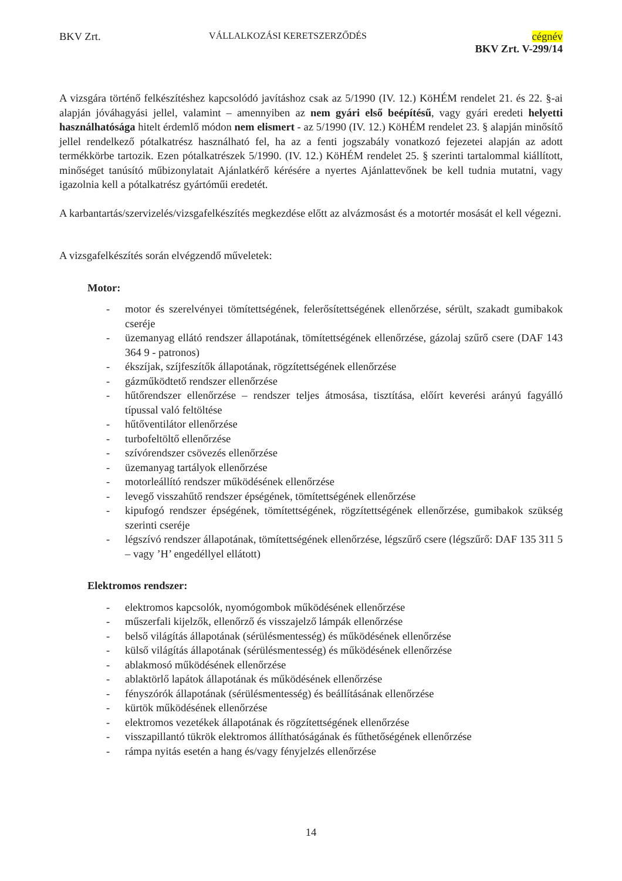BKV Zrt.
VÁLLALKOZÁSI KERETSZERZŐDÉS
cégnév
BKV Zrt. V-299/14
A vizsgára történő felkészítéshez kapcsolódó javításhoz csak az 5/1990 (IV. 12.) KöHÉM rendelet 21. és 22. §-ai alapján jóváhagyási jellel, valamint – amennyiben az nem gyári első beépítésű, vagy gyári eredeti helyetti használhatósága hitelt érdemlő módon nem elismert - az 5/1990 (IV. 12.) KöHÉM rendelet 23. § alapján minősítő jellel rendelkező pótalkatrész használható fel, ha az a fenti jogszabály vonatkozó fejezetei alapján az adott termékkörbe tartozik. Ezen pótalkatrészek 5/1990. (IV. 12.) KöHÉM rendelet 25. § szerinti tartalommal kiállított, minőséget tanúsító műbizonylatait Ajánlatkérő kérésére a nyertes Ajánlattevőnek be kell tudnia mutatni, vagy igazolnia kell a pótalkatrész gyártóműi eredetét.
A karbantartás/szervizelés/vizsgafelkészítés megkezdése előtt az alvázmosást és a motortér mosását el kell végezni.
A vizsgafelkészítés során elvégzendő műveletek:
Motor:
- motor és szerelvényei tömítettségének, felerősítettségének ellenőrzése, sérült, szakadt gumibakok cseréje
- üzemanyag ellátó rendszer állapotának, tömítettségének ellenőrzése, gázolaj szűrő csere (DAF 143 364 9 - patronos)
- ékszíjak, szíjfeszítők állapotának, rögzítettségének ellenőrzése
- gázműködtető rendszer ellenőrzése
- hűtőrendszer ellenőrzése – rendszer teljes átmosása, tisztítása, előírt keverési arányú fagyálló típussal való feltöltése
- hűtőventilátor ellenőrzése
- turbofeltöltő ellenőrzése
- szívórendszer csövezés ellenőrzése
- üzemanyag tartályok ellenőrzése
- motorleállító rendszer működésének ellenőrzése
- levegő visszahűtő rendszer épségének, tömítettségének ellenőrzése
- kipufogó rendszer épségének, tömítettségének, rögzítettségének ellenőrzése, gumibakok szükség szerinti cseréje
- légszívó rendszer állapotának, tömítettségének ellenőrzése, légszűrő csere (légszűrő: DAF 135 311 5 – vagy ’H’ engedéllyel ellátott)
Elektromos rendszer:
- elektromos kapcsolók, nyomógombok működésének ellenőrzése
- műszerfali kijelzők, ellenőrző és visszajelző lámpák ellenőrzése
- belső világítás állapotának (sérülésmentesség) és működésének ellenőrzése
- külső világítás állapotának (sérülésmentesség) és működésének ellenőrzése
- ablakmosó működésének ellenőrzése
- ablaktörlő lapátok állapotának és működésének ellenőrzése
- fényszórók állapotának (sérülésmentesség) és beállításának ellenőrzése
- kürtök működésének ellenőrzése
- elektromos vezetékek állapotának és rögzítettségének ellenőrzése
- visszapillantó tükrök elektromos állíthatóságának és fűthetőségének ellenőrzése
- rámpa nyitás esetén a hang és/vagy fényjelzés ellenőrzése
14